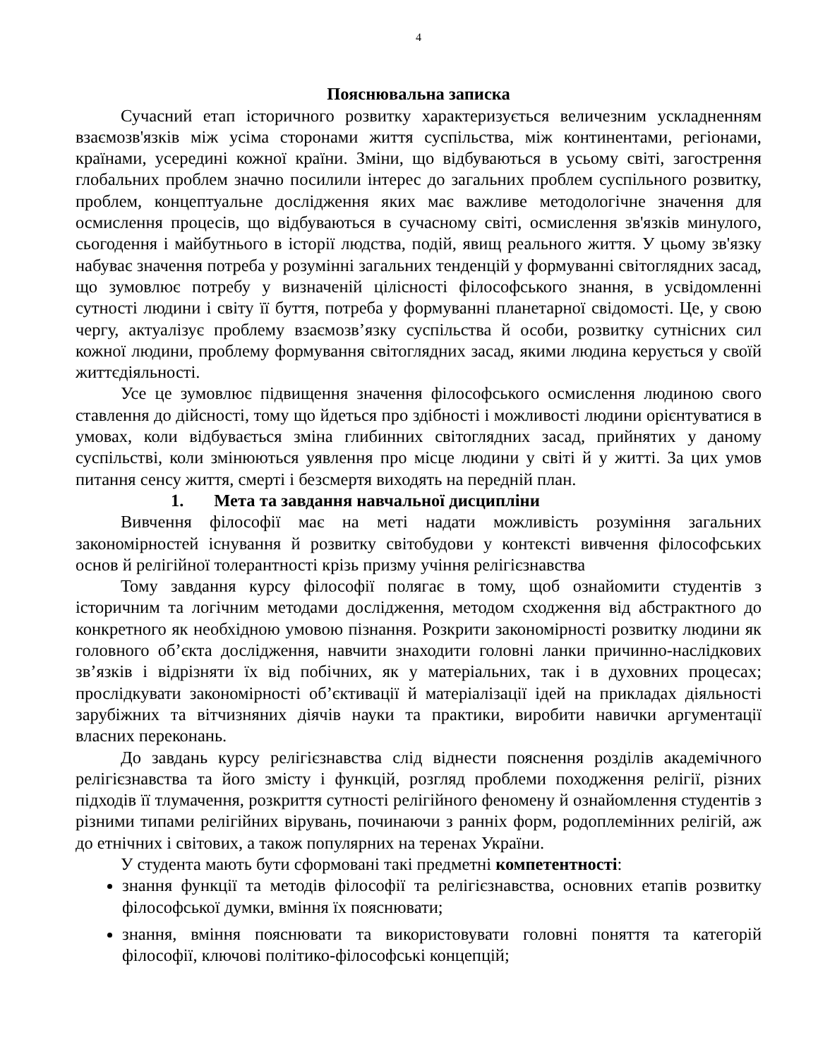4
Пояснювальна записка
Сучасний етап історичного розвитку характеризується величезним ускладненням взаємозв'язків між усіма сторонами життя суспільства, між континентами, регіонами, країнами, усередині кожної країни. Зміни, що відбуваються в усьому світі, загострення глобальних проблем значно посилили інтерес до загальних проблем суспільного розвитку, проблем, концептуальне дослідження яких має важливе методологічне значення для осмислення процесів, що відбуваються в сучасному світі, осмислення зв'язків минулого, сьогодення і майбутнього в історії людства, подій, явищ реального життя. У цьому зв'язку набуває значення потреба у розумінні загальних тенденцій у формуванні світоглядних засад, що зумовлює потребу у визначеній цілісності філософського знання, в усвідомленні сутності людини і світу її буття, потреба у формуванні планетарної свідомості. Це, у свою чергу, актуалізує проблему взаємозв’язку суспільства й особи, розвитку сутнісних сил кожної людини, проблему формування світоглядних засад, якими людина керується у своїй життєдіяльності.
Усе це зумовлює підвищення значення філософського осмислення людиною свого ставлення до дійсності, тому що йдеться про здібності і можливості людини орієнтуватися в умовах, коли відбувається зміна глибинних світоглядних засад, прийнятих у даному суспільстві, коли змінюються уявлення про місце людини у світі й у житті. За цих умов питання сенсу життя, смерті і безсмертя виходять на передній план.
1. Мета та завдання навчальної дисципліни
Вивчення філософії має на меті надати можливість розуміння загальних закономірностей існування й розвитку світобудови у контексті вивчення філософських основ й релігійної толерантності крізь призму учіння релігієзнавства
Тому завдання курсу філософії полягає в тому, щоб ознайомити студентів з історичним та логічним методами дослідження, методом сходження від абстрактного до конкретного як необхідною умовою пізнання. Розкрити закономірності розвитку людини як головного об’єкта дослідження, навчити знаходити головні ланки причинно-наслідкових зв’язків і відрізняти їх від побічних, як у матеріальних, так і в духовних процесах; прослідкувати закономірності об’єктивації й матеріалізації ідей на прикладах діяльності зарубіжних та вітчизняних діячів науки та практики, виробити навички аргументації власних переконань.
До завдань курсу релігієзнавства слід віднести пояснення розділів академічного релігієзнавства та його змісту і функцій, розгляд проблеми походження релігії, різних підходів її тлумачення, розкриття сутності релігійного феномену й ознайомлення студентів з різними типами релігійних вірувань, починаючи з ранніх форм, родоплемінних релігій, аж до етнічних і світових, а також популярних на теренах України.
У студента мають бути сформовані такі предметні компетентності:
знання функції та методів філософії та релігієзнавства, основних етапів розвитку філософської думки, вміння їх пояснювати;
знання, вміння пояснювати та використовувати головні поняття та категорій філософії, ключові політико-філософські концепцій;